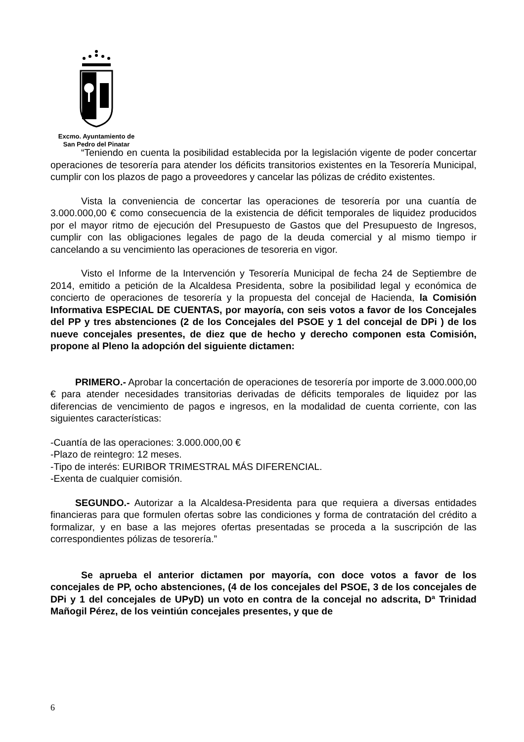Excmo. Ayuntamiento de
San Pedro del Pinatar
“Teniendo en cuenta la posibilidad establecida por la legislación vigente de poder concertar operaciones de tesorería para atender los déficits transitorios existentes en la Tesorería Municipal, cumplir con los plazos de pago a proveedores y cancelar las pólizas de crédito existentes.
Vista la conveniencia de concertar las operaciones de tesorería por una cuantía de 3.000.000,00 € como consecuencia de la existencia de déficit temporales de liquidez producidos por el mayor ritmo de ejecución del Presupuesto de Gastos que del Presupuesto de Ingresos, cumplir con las obligaciones legales de pago de la deuda comercial y al mismo tiempo ir cancelando a su vencimiento las operaciones de tesoreria en vigor.
Visto el Informe de la Intervención y Tesorería Municipal de fecha 24 de Septiembre de 2014, emitido a petición de la Alcaldesa Presidenta, sobre la posibilidad legal y económica de concierto de operaciones de tesorería y la propuesta del concejal de Hacienda, la Comisión Informativa ESPECIAL DE CUENTAS, por mayoría, con seis votos a favor de los Concejales del PP y tres abstenciones (2 de los Concejales del PSOE y 1 del concejal de DPi ) de los nueve concejales presentes, de diez que de hecho y derecho componen esta Comisión, propone al Pleno la adopción del siguiente dictamen:
PRIMERO.- Aprobar la concertación de operaciones de tesorería por importe de 3.000.000,00 € para atender necesidades transitorias derivadas de déficits temporales de liquidez por las diferencias de vencimiento de pagos e ingresos, en la modalidad de cuenta corriente, con las siguientes características:
-Cuantía de las operaciones: 3.000.000,00 €
-Plazo de reintegro: 12 meses.
-Tipo de interés: EURIBOR TRIMESTRAL MÁS DIFERENCIAL.
-Exenta de cualquier comisión.
SEGUNDO.- Autorizar a la Alcaldesa-Presidenta para que requiera a diversas entidades financieras para que formulen ofertas sobre las condiciones y forma de contratación del crédito a formalizar, y en base a las mejores ofertas presentadas se proceda a la suscripción de las correspondientes pólizas de tesorería.”
Se aprueba el anterior dictamen por mayoría, con doce votos a favor de los concejales de PP, ocho abstenciones, (4 de los concejales del PSOE, 3 de los concejales de DPi y 1 del concejales de UPyD) un voto en contra de la concejal no adscrita, Dª Trinidad Mañogil Pérez, de los veintiún concejales presentes, y que de
6